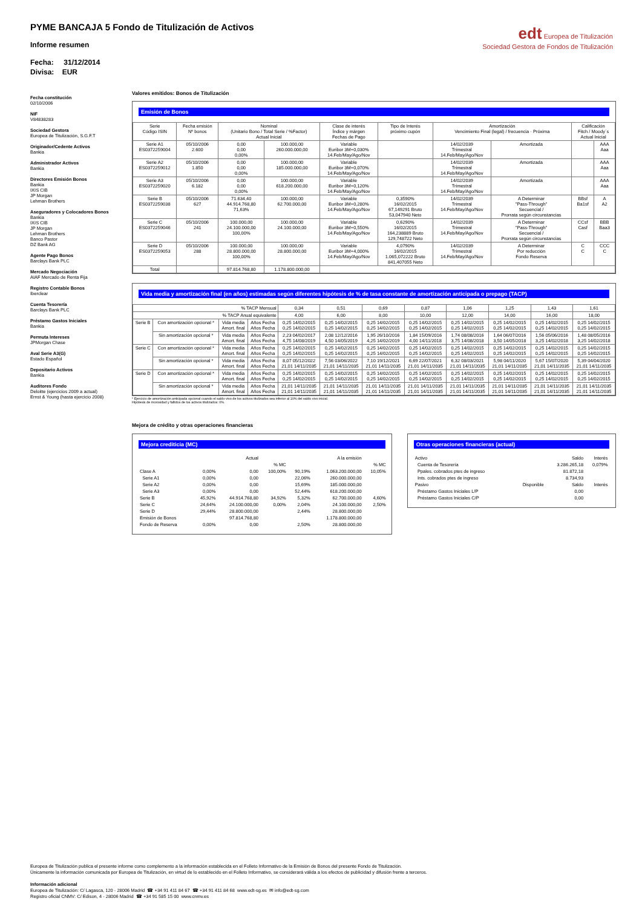PYME BANCAJA 5 Fondo de Titulización de Activos
Informe resumen
Fecha: 31/12/2014
Divisa: EUR
edt Europea de Titulización
Sociedad Gestora de Fondos de Titulización
Fecha constitución
02/10/2006
NIF
V84838283
Sociedad Gestora
Europea de Titulización, S.G.F.T
Originador/Cedente Activos
Bankia
Administrador Activos
Bankia
Directores Emisión Bonos
Bankia
IXIS CIB
JP Morgan
Lehman Brothers
Aseguradores y Colocadores Bonos
Bankia
IXIS CIB
JP Morgan
Lehman Brothers
Banco Pastor
DZ Bank AG
Agente Pago Bonos
Barclays Bank PLC
Mercado Negociación
AIAF Mercado de Renta Fija
Registro Contable Bonos
Iberclear
Cuenta Tesorería
Barclays Bank PLC
Préstamo Gastos Iniciales
Bankia
Permuta Intereses
JPMorgan Chase
Aval Serie A3(G)
Estado Español
Depositario Activos
Bankia
Auditores Fondo
Deloitte (ejercicios 2009 a actual)
Ernst & Young (hasta ejercicio 2008)
Valores emitidos: Bonos de Titulización
Emisión de Bonos
| Serie Código ISIN | Fecha emisión Nº bonos | Nominal (Unitario Bono / Total Serie / %Factor) Actual Inicial | | Clase de interés Índice y márgen Fechas de Pago | Tipo de Interés próximo cupón | Amortización Vencimiento Final (legal) / frecuencia · Próxima | | Calificación Fitch / Moody´s Actual Inicial | |
| --- | --- | --- | --- | --- | --- | --- | --- | --- | --- |
| Serie A1 ES0372259004 | 05/10/2006 2.600 | 0,00 0,00 0,00% | 100.000,00 260.000.000,00 | Variable Euribor 3M+0,030% 14.Feb/May/Ago/Nov | | 14/02/2039 Trimestral 14.Feb/May/Ago/Nov | Amortizada | | AAA Aaa |
| Serie A2 ES0372259012 | 05/10/2006 1.850 | 0,00 0,00 0,00% | 100.000,00 185.000.000,00 | Variable Euribor 3M+0,070% 14.Feb/May/Ago/Nov | | 14/02/2039 Trimestral 14.Feb/May/Ago/Nov | Amortizada | | AAA Aaa |
| Serie A3 ES0372259020 | 05/10/2006 6.182 | 0,00 0,00 0,00% | 100.000,00 618.200.000,00 | Variable Euribor 3M+0,120% 14.Feb/May/Ago/Nov | | 14/02/2039 Trimestral 14.Feb/May/Ago/Nov | Amortizada | | AAA Aaa |
| Serie B ES0372259038 | 05/10/2006 627 | 71.634,40 44.914.768,80 71,63% | 100.000,00 62.700.000,00 | Variable Euribor 3M+0,280% 14.Feb/May/Ago/Nov | 0,3590% 16/02/2015 67,149291 Bruto 53,047940 Neto | 14/02/2039 Trimestral 14.Feb/May/Ago/Nov | A Determinar "Pass-Through" Secuencial / Prorrata según circunstancias | BBsf Ba1sf | A A2 |
| Serie C ES0372259046 | 05/10/2006 241 | 100.000,00 24.100.000,00 100,00% | 100.000,00 24.100.000,00 | Variable Euribor 3M+0,550% 14.Feb/May/Ago/Nov | 0,6290% 16/02/2015 164,238889 Bruto 129,748722 Neto | 14/02/2039 Trimestral 14.Feb/May/Ago/Nov | A Determinar "Pass-Through" Secuencial / Prorrata según circunstancias | CCsf Casf | BBB Baa3 |
| Serie D ES0372259053 | 05/10/2006 288 | 100.000,00 28.800.000,00 100,00% | 100.000,00 28.800.000,00 | Variable Euribor 3M+4,000% 14.Feb/May/Ago/Nov | 4,0790% 16/02/2015 1.065,072222 Bruto 841,407055 Neto | 14/02/2039 Trimestral 14.Feb/May/Ago/Nov | A Determinar Por reducción Fondo Reserva | C C | CCC C |
| Total | | 97.814.768,80 | 1.178.800.000,00 | | | | | | |
Vida media y amortización final (en años) estimadas según diferentes hipótesis de % de tasa constante de amortización anticipada o prepago (TACP)
| % TACP Mensual | | | | 0,34 | 0,51 | 0,69 | 0,87 | 1,06 | 1,25 | 1,43 | 1,61 |
| % TACP Anual equivalente | | | | 4,00 | 6,00 | 8,00 | 10,00 | 12,00 | 14,00 | 16,00 | 18,00 |
| Serie B | Con amortización opcional * | Vida media Amort. final | Años Fecha Años Fecha | 0,25 14/02/2015 0,25 14/02/2015 | 0,25 14/02/2015 0,25 14/02/2015 | 0,25 14/02/2015 0,25 14/02/2015 | 0,25 14/02/2015 0,25 14/02/2015 | 0,25 14/02/2015 0,25 14/02/2015 | 0,25 14/02/2015 0,25 14/02/2015 | 0,25 14/02/2015 0,25 14/02/2015 | 0,25 14/02/2015 0,25 14/02/2015 |
| | Sin amortización opcional * | Vida media Amort. final | Años Fecha Años Fecha | 2,23 04/02/2017 4,75 14/08/2019 | 2,08 12/12/2016 4,50 14/05/2019 | 1,95 26/10/2016 4,25 14/02/2019 | 1,84 15/09/2016 4,00 14/11/2018 | 1,74 08/08/2016 3,75 14/08/2018 | 1,64 06/07/2016 3,50 14/05/2018 | 1,56 05/06/2016 3,25 14/02/2018 | 1,48 08/05/2016 3,25 14/02/2018 |
| Serie C | Con amortización opcional * | Vida media Amort. final | Años Fecha Años Fecha | 0,25 14/02/2015 0,25 14/02/2015 | 0,25 14/02/2015 0,25 14/02/2015 | 0,25 14/02/2015 0,25 14/02/2015 | 0,25 14/02/2015 0,25 14/02/2015 | 0,25 14/02/2015 0,25 14/02/2015 | 0,25 14/02/2015 0,25 14/02/2015 | 0,25 14/02/2015 0,25 14/02/2015 | 0,25 14/02/2015 0,25 14/02/2015 |
| | Sin amortización opcional * | Vida media Amort. final | Años Fecha Años Fecha | 8,07 05/12/2022 21,01 14/11/2035 | 7,56 03/06/2022 21,01 14/11/2035 | 7,10 19/12/2021 21,01 14/11/2035 | 6,69 22/07/2021 21,01 14/11/2035 | 6,32 08/03/2021 21,01 14/11/2035 | 5,98 04/11/2020 21,01 14/11/2035 | 5,67 15/07/2020 21,01 14/11/2035 | 5,39 04/04/2020 21,01 14/11/2035 |
| Serie D | Con amortización opcional * | Vida media Amort. final | Años Fecha Años Fecha | 0,25 14/02/2015 0,25 14/02/2015 | 0,25 14/02/2015 0,25 14/02/2015 | 0,25 14/02/2015 0,25 14/02/2015 | 0,25 14/02/2015 0,25 14/02/2015 | 0,25 14/02/2015 0,25 14/02/2015 | 0,25 14/02/2015 0,25 14/02/2015 | 0,25 14/02/2015 0,25 14/02/2015 | 0,25 14/02/2015 0,25 14/02/2015 |
| | Sin amortización opcional * | Vida media Amort. final | Años Fecha Años Fecha | 21,01 14/11/2035 21,01 14/11/2035 | 21,01 14/11/2035 21,01 14/11/2035 | 21,01 14/11/2035 21,01 14/11/2035 | 21,01 14/11/2035 21,01 14/11/2035 | 21,01 14/11/2035 21,01 14/11/2035 | 21,01 14/11/2035 21,01 14/11/2035 | 21,01 14/11/2035 21,01 14/11/2035 | 21,01 14/11/2035 21,01 14/11/2035 |
* Ejercicio de amortización anticipada opcional cuando el saldo vivo de los activos titulizados sea inferior al 10% del saldo vivo inicial.
Hipótesis de morosidad y fallidos de los activos titulizados: 0%.
Mejora de crédito y otras operaciones financieras
Mejora crediticia (MC)
| | | Actual | | | A la emisión | |
| | | | % MC | | | % MC |
| Clase A | 0,00% | 0,00 | 100,00% | 90,19% | 1.063.200.000,00 | 10,05% |
| Serie A1 | 0,00% | 0,00 | | 22,06% | 260.000.000,00 | |
| Serie A2 | 0,00% | 0,00 | | 15,69% | 185.000.000,00 | |
| Serie A3 | 0,00% | 0,00 | | 52,44% | 618.200.000,00 | |
| Serie B | 45,92% | 44.914.768,80 | 34,92% | 5,32% | 62.700.000,00 | 4,60% |
| Serie C | 24,64% | 24.100.000,00 | 0,00% | 2,04% | 24.100.000,00 | 2,50% |
| Serie D | 29,44% | 28.800.000,00 | | 2,44% | 28.800.000,00 | |
| Emisión de Bonos | | 97.814.768,80 | | | 1.178.800.000,00 | |
| Fondo de Reserva | 0,00% | 0,00 | | 2,50% | 28.800.000,00 | |
Otras operaciones financieras (actual)
| Activo | | Saldo | Interés |
| Cuenta de Tesorería | | 3.286.265,18 | 0,079% |
| Ppales. cobrados ptes de ingreso | | 81.872,18 | |
| Ints. cobrados ptes de ingreso | | 8.734,93 | |
| Pasivo | Disponible | Saldo | Interés |
| Préstamo Gastos Iniciales L/P | | 0,00 | |
| Préstamo Gastos Iniciales C/P | | 0,00 | |
Europea de Titulización publica el presente informe como complemento a la información establecida en el Folleto Informativo de la Emisión de Bonos del presente Fondo de Titulización.
Únicamente la información comunicada por Europea de Titulización, en virtud de lo establecido en el Folleto Informativo, se considerará válida a los efectos de publicidad y difusión frente a terceros.
Información adicional
Europea de Titulización: C/ Lagasca, 120 - 28006 Madrid ☎ +34 91 411 84 67 ☎ +34 91 411 84 68 www.edt-sg.es ✉ info@edt-sg.com
Registro oficial CNMV: C/ Edison, 4 - 28006 Madrid ☎ +34 91 585 15 00 www.cnmv.es